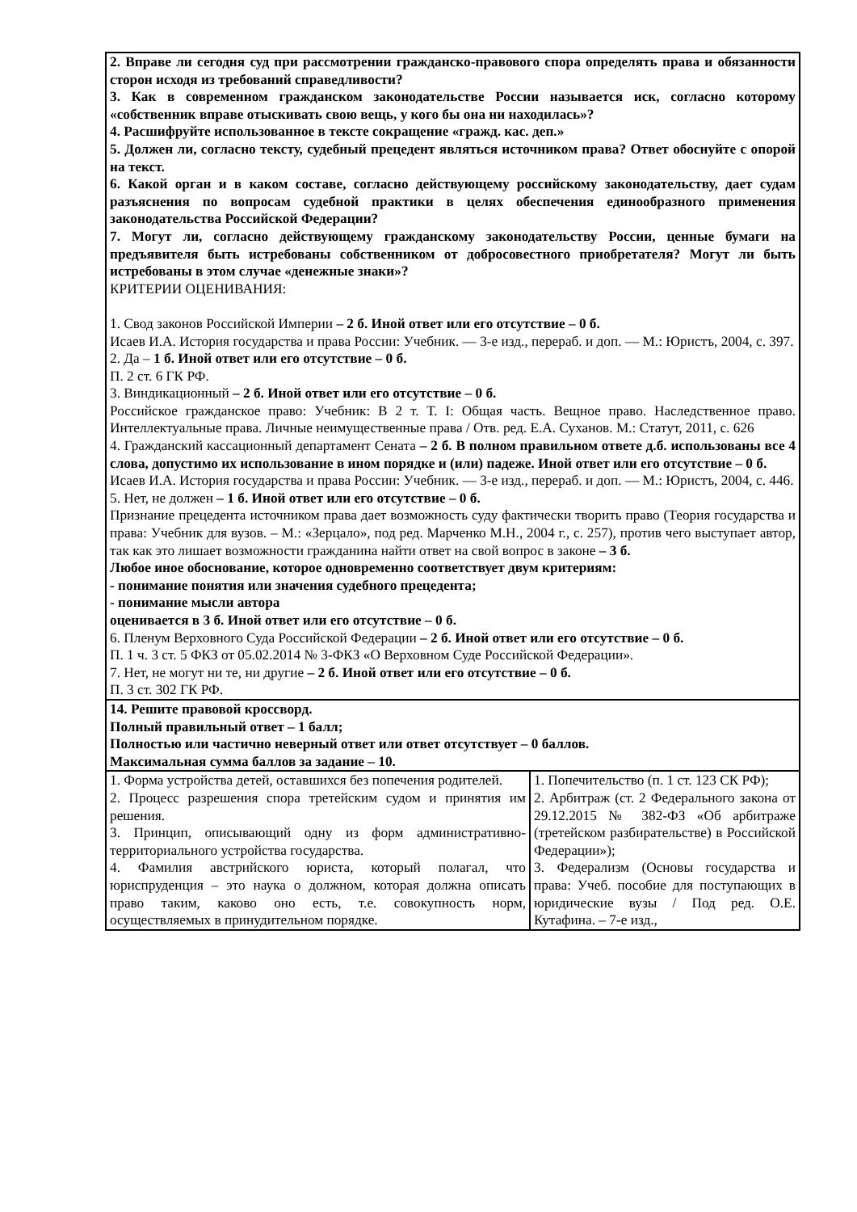| 2. Вправе ли сегодня суд при рассмотрении гражданско-правового спора определять права и обязанности сторон исходя из требований справедливости? 3. Как в современном гражданском законодательстве России называется иск, согласно которому «собственник вправе отыскивать свою вещь, у кого бы она ни находилась»? 4. Расшифруйте использованное в тексте сокращение «гражд. кас. деп.» 5. Должен ли, согласно тексту, судебный прецедент являться источником права? Ответ обоснуйте с опорой на текст. 6. Какой орган и в каком составе, согласно действующему российскому законодательству, дает судам разъяснения по вопросам судебной практики в целях обеспечения единообразного применения законодательства Российской Федерации? 7. Могут ли, согласно действующему гражданскому законодательству России, ценные бумаги на предъявителя быть истребованы собственником от добросовестного приобретателя? Могут ли быть истребованы в этом случае «денежные знаки»? КРИТЕРИИ ОЦЕНИВАНИЯ: 1. Свод законов Российской Империи – 2 б. Иной ответ или его отсутствие – 0 б. Исаев И.А. История государства и права России: Учебник. — 3-е изд., перераб. и доп. — М.: Юристъ, 2004, с. 397. 2. Да – 1 б. Иной ответ или его отсутствие – 0 б. П. 2 ст. 6 ГК РФ. 3. Виндикационный – 2 б. Иной ответ или его отсутствие – 0 б. Российское гражданское право: Учебник: В 2 т. Т. I: Общая часть. Вещное право. Наследственное право. Интеллектуальные права. Личные неимущественные права / Отв. ред. Е.А. Суханов. М.: Статут, 2011, с. 626 4. Гражданский кассационный департамент Сената – 2 б. В полном правильном ответе д.б. использованы все 4 слова, допустимо их использование в ином порядке и (или) падеже. Иной ответ или его отсутствие – 0 б. Исаев И.А. История государства и права России: Учебник. — 3-е изд., перераб. и доп. — М.: Юристъ, 2004, с. 446. 5. Нет, не должен – 1 б. Иной ответ или его отсутствие – 0 б. Признание прецедента источником права дает возможность суду фактически творить право (Теория государства и права: Учебник для вузов. – М.: «Зерцало», под ред. Марченко М.Н., 2004 г., с. 257), против чего выступает автор, так как это лишает возможности гражданина найти ответ на свой вопрос в законе – 3 б. Любое иное обоснование, которое одновременно соответствует двум критериям: - понимание понятия или значения судебного прецедента; - понимание мысли автора оценивается в 3 б. Иной ответ или его отсутствие – 0 б. 6. Пленум Верховного Суда Российской Федерации – 2 б. Иной ответ или его отсутствие – 0 б. П. 1 ч. 3 ст. 5 ФКЗ от 05.02.2014 № 3-ФКЗ «О Верховном Суде Российской Федерации». 7. Нет, не могут ни те, ни другие – 2 б. Иной ответ или его отсутствие – 0 б. П. 3 ст. 302 ГК РФ. | |
| 14. Решите правовой кроссворд. Полный правильный ответ – 1 балл; Полностью или частично неверный ответ или ответ отсутствует – 0 баллов. Максимальная сумма баллов за задание – 10. | |
| 1. Форма устройства детей, оставшихся без попечения родителей. 2. Процесс разрешения спора третейским судом и принятия им решения. 3. Принцип, описывающий одну из форм административно-территориального устройства государства. 4. Фамилия австрийского юриста, который полагал, что юриспруденция – это наука о должном, которая должна описать право таким, каково оно есть, т.е. совокупность норм, осуществляемых в принудительном порядке. | 1. Попечительство (п. 1 ст. 123 СК РФ); 2. Арбитраж (ст. 2 Федерального закона от 29.12.2015 № 382-ФЗ «Об арбитраже (третейском разбирательстве) в Российской Федерации»); 3. Федерализм (Основы государства и права: Учеб. пособие для поступающих в юридические вузы / Под ред. О.Е. Кутафина. – 7-е изд., |